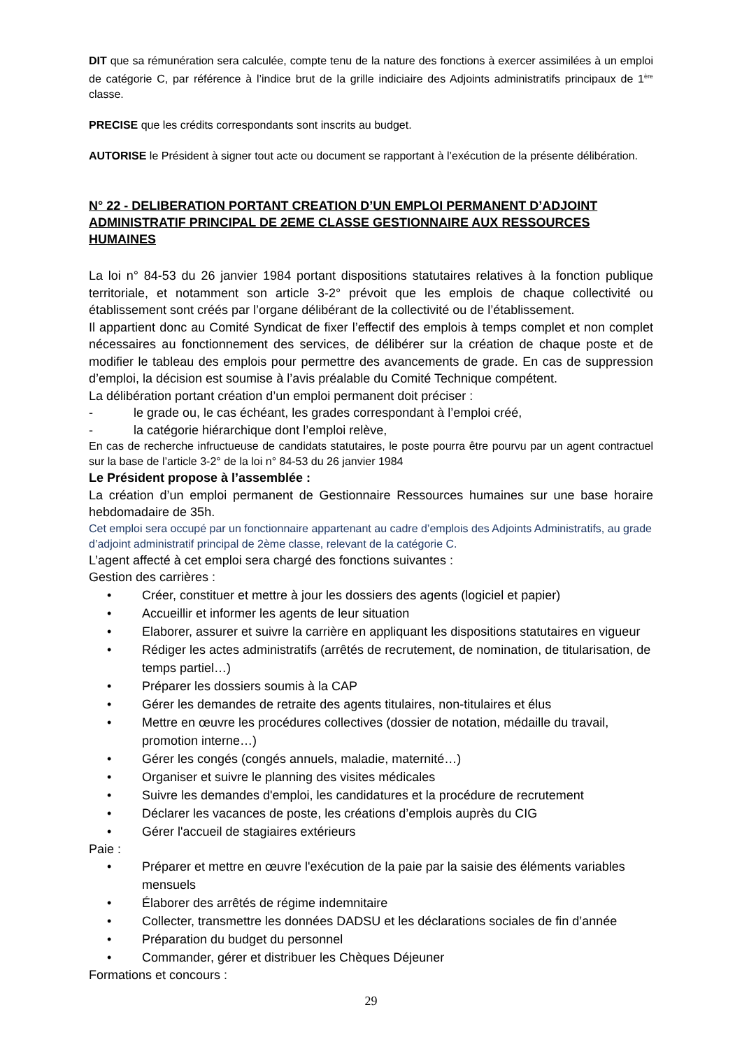DIT que sa rémunération sera calculée, compte tenu de la nature des fonctions à exercer assimilées à un emploi de catégorie C, par référence à l’indice brut de la grille indiciaire des Adjoints administratifs principaux de 1<sup>ère</sup> classe.
PRECISE que les crédits correspondants sont inscrits au budget.
AUTORISE le Président à signer tout acte ou document se rapportant à l’exécution de la présente délibération.
N° 22 - DELIBERATION PORTANT CREATION D’UN EMPLOI PERMANENT D’ADJOINT ADMINISTRATIF PRINCIPAL DE 2EME CLASSE GESTIONNAIRE AUX RESSOURCES HUMAINES
La loi n° 84-53 du 26 janvier 1984 portant dispositions statutaires relatives à la fonction publique territoriale, et notamment son article 3-2° prévoit que les emplois de chaque collectivité ou établissement sont créés par l’organe délibérant de la collectivité ou de l’établissement.
Il appartient donc au Comité Syndicat de fixer l’effectif des emplois à temps complet et non complet nécessaires au fonctionnement des services, de délibérer sur la création de chaque poste et de modifier le tableau des emplois pour permettre des avancements de grade. En cas de suppression d’emploi, la décision est soumise à l’avis préalable du Comité Technique compétent.
La délibération portant création d’un emploi permanent doit préciser :
- le grade ou, le cas échéant, les grades correspondant à l’emploi créé,
- la catégorie hiérarchique dont l’emploi relève,
En cas de recherche infructueuse de candidats statutaires, le poste pourra être pourvu par un agent contractuel sur la base de l’article 3-2° de la loi n° 84-53 du 26 janvier 1984
Le Président propose à l’assemblée :
La création d’un emploi permanent de Gestionnaire Ressources humaines sur une base horaire hebdomadaire de 35h.
Cet emploi sera occupé par un fonctionnaire appartenant au cadre d’emplois des Adjoints Administratifs, au grade d’adjoint administratif principal de 2ème classe, relevant de la catégorie C.
L’agent affecté à cet emploi sera chargé des fonctions suivantes :
Gestion des carrières :
• Créer, constituer et mettre à jour les dossiers des agents (logiciel et papier)
• Accueillir et informer les agents de leur situation
• Elaborer, assurer et suivre la carrière en appliquant les dispositions statutaires en vigueur
• Rédiger les actes administratifs (arrêtés de recrutement, de nomination, de titularisation, de temps partiel…)
• Préparer les dossiers soumis à la CAP
• Gérer les demandes de retraite des agents titulaires, non-titulaires et élus
• Mettre en œuvre les procédures collectives (dossier de notation, médaille du travail, promotion interne…)
• Gérer les congés (congés annuels, maladie, maternité…)
• Organiser et suivre le planning des visites médicales
• Suivre les demandes d'emploi, les candidatures et la procédure de recrutement
• Déclarer les vacances de poste, les créations d’emplois auprès du CIG
• Gérer l'accueil de stagiaires extérieurs
Paie :
• Préparer et mettre en œuvre l'exécution de la paie par la saisie des éléments variables mensuels
• Élaborer des arrêtés de régime indemnitaire
• Collecter, transmettre les données DADSU et les déclarations sociales de fin d’année
• Préparation du budget du personnel
• Commander, gérer et distribuer les Chèques Déjeuner
Formations et concours :
29